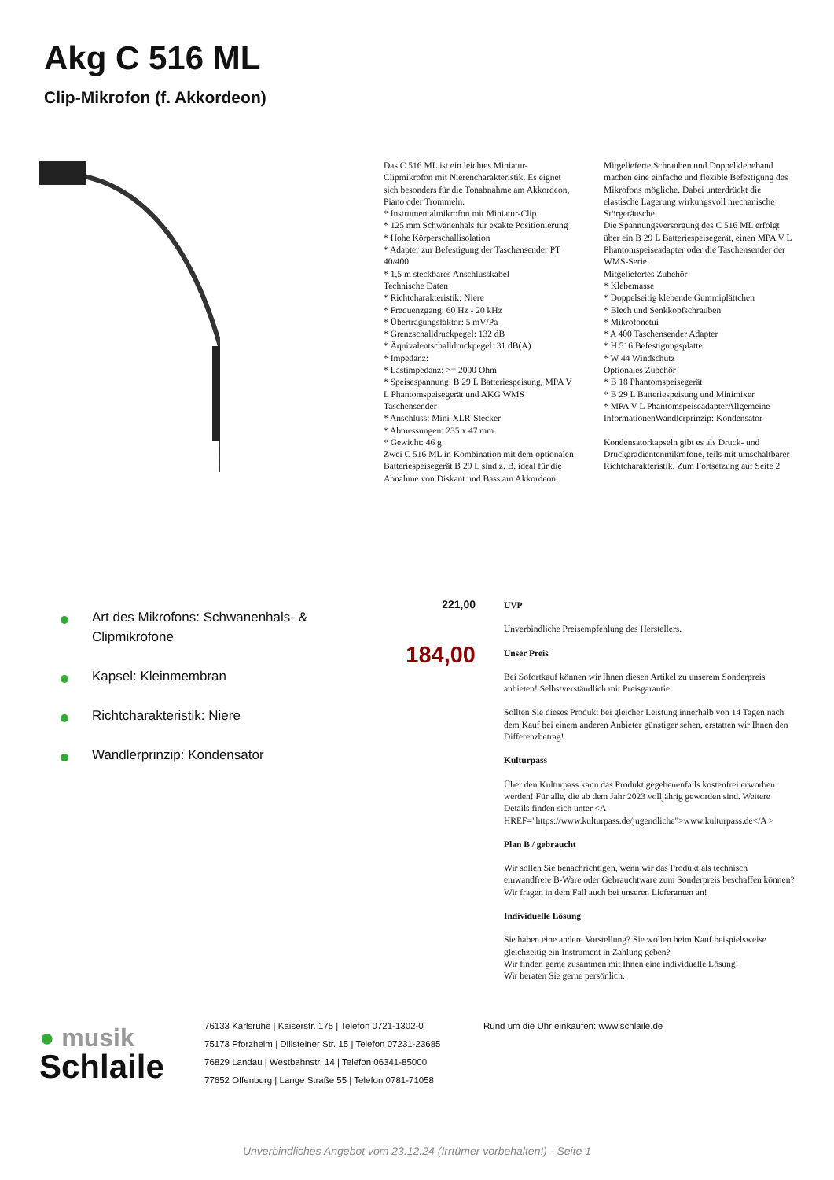Akg C 516 ML
Clip-Mikrofon (f. Akkordeon)
Das C 516 ML ist ein leichtes Miniatur-Clipmikrofon mit Nierencharakteristik. Es eignet sich besonders für die Tonabnahme am Akkordeon, Piano oder Trommeln.
* Instrumentalmikrofon mit Miniatur-Clip
* 125 mm Schwanenhals für exakte Positionierung
* Hohe Körperschallisolation
* Adapter zur Befestigung der Taschensender PT 40/400
* 1,5 m steckbares Anschlusskabel
Technische Daten
* Richtcharakteristik: Niere
* Frequenzgang: 60 Hz - 20 kHz
* Übertragungsfaktor: 5 mV/Pa
* Grenzschalldruckpegel: 132 dB
* Äquivalentschalldruckpegel: 31 dB(A)
* Impedanz:
* Lastimpedanz: >= 2000 Ohm
* Speisespannung: B 29 L Batteriespeisung, MPA V L Phantomspeisegerät und AKG WMS Taschensender
* Anschluss: Mini-XLR-Stecker
* Abmessungen: 235 x 47 mm
* Gewicht: 46 g
Zwei C 516 ML in Kombination mit dem optionalen Batteriespeisegerät B 29 L sind z. B. ideal für die Abnahme von Diskant und Bass am Akkordeon.
Mitgelieferte Schrauben und Doppelklebeband machen eine einfache und flexible Befestigung des Mikrofons mögliche. Dabei unterdrückt die elastische Lagerung wirkungsvoll mechanische Störgeräusche.
Die Spannungsversorgung des C 516 ML erfolgt über ein B 29 L Batteriespeisegerät, einen MPA V L Phantomspeiseadapter oder die Taschensender der WMS-Serie.
Mitgeliefertes Zubehör
* Klebemasse
* Doppelseitig klebende Gummiplättchen
* Blech und Senkkopfschrauben
* Mikrofonetui
* A 400 Taschensender Adapter
* H 516 Befestigungsplatte
* W 44 Windschutz
Optionales Zubehör
* B 18 Phantomspeisegerät
* B 29 L Batteriespeisung und Minimixer
* MPA V L PhantomspeiseadapterAllgemeine InformationenWandlerprinzip: Kondensator
Kondensatorkapseln gibt es als Druck- und Druckgradientenmikrofone, teils mit umschaltbarer Richtcharakteristik. Zum Fortsetzung auf Seite 2
Art des Mikrofons: Schwanenhals- & Clipmikrofone
Kapsel: Kleinmembran
Richtcharakteristik: Niere
Wandlerprinzip: Kondensator
221,00
184,00
UVP
Unverbindliche Preisempfehlung des Herstellers.
Unser Preis
Bei Sofortkauf können wir Ihnen diesen Artikel zu unserem Sonderpreis anbieten! Selbstverständlich mit Preisgarantie:
Sollten Sie dieses Produkt bei gleicher Leistung innerhalb von 14 Tagen nach dem Kauf bei einem anderen Anbieter günstiger sehen, erstatten wir Ihnen den Differenzbetrag!
Kulturpass
Über den Kulturpass kann das Produkt gegebenenfalls kostenfrei erworben werden! Für alle, die ab dem Jahr 2023 volljährig geworden sind. Weitere Details finden sich unter <A HREF="https://www.kulturpass.de/jugendliche">www.kulturpass.de</A >
Plan B / gebraucht
Wir sollen Sie benachrichtigen, wenn wir das Produkt als technisch einwandfreie B-Ware oder Gebrauchtware zum Sonderpreis beschaffen können? Wir fragen in dem Fall auch bei unseren Lieferanten an!
Individuelle Lösung
Sie haben eine andere Vorstellung? Sie wollen beim Kauf beispielsweise gleichzeitig ein Instrument in Zahlung geben?
Wir finden gerne zusammen mit Ihnen eine individuelle Lösung!
Wir beraten Sie gerne persönlich.
● musik
Schlaile
76133 Karlsruhe | Kaiserstr. 175 | Telefon 0721-1302-0
75173 Pforzheim | Dillsteiner Str. 15 | Telefon 07231-23685
76829 Landau | Westbahnstr. 14 | Telefon 06341-85000
77652 Offenburg | Lange Straße 55 | Telefon 0781-71058
Rund um die Uhr einkaufen: www.schlaile.de
Unverbindliches Angebot vom 23.12.24 (Irrtümer vorbehalten!) - Seite 1